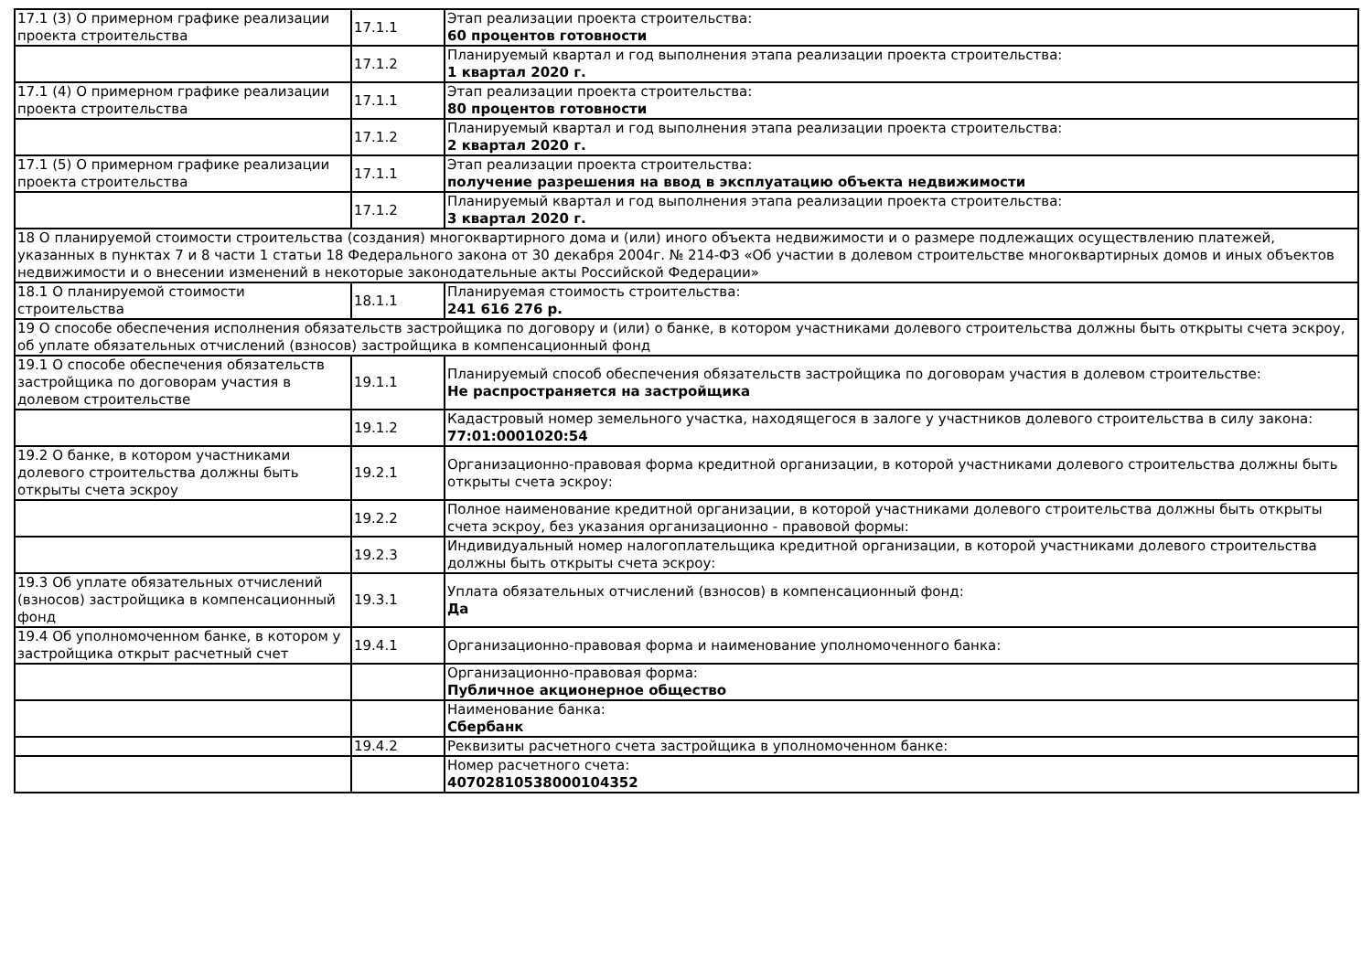| 17.1 (3) О примерном графике реализации проекта строительства | 17.1.1 | Этап реализации проекта строительства: 60 процентов готовности |
| | 17.1.2 | Планируемый квартал и год выполнения этапа реализации проекта строительства: 1 квартал 2020 г. |
| 17.1 (4) О примерном графике реализации проекта строительства | 17.1.1 | Этап реализации проекта строительства: 80 процентов готовности |
| | 17.1.2 | Планируемый квартал и год выполнения этапа реализации проекта строительства: 2 квартал 2020 г. |
| 17.1 (5) О примерном графике реализации проекта строительства | 17.1.1 | Этап реализации проекта строительства: получение разрешения на ввод в эксплуатацию объекта недвижимости |
| | 17.1.2 | Планируемый квартал и год выполнения этапа реализации проекта строительства: 3 квартал 2020 г. |
| 18 О планируемой стоимости строительства (создания) многоквартирного дома и (или) иного объекта недвижимости и о размере подлежащих осуществлению платежей, указанных в пунктах 7 и 8 части 1 статьи 18 Федерального закона от 30 декабря 2004г. № 214-ФЗ «Об участии в долевом строительстве многоквартирных домов и иных объектов недвижимости и о внесении изменений в некоторые законодательные акты Российской Федерации» | | |
| 18.1 О планируемой стоимости строительства | 18.1.1 | Планируемая стоимость строительства: 241 616 276 р. |
| 19 О способе обеспечения исполнения обязательств застройщика по договору и (или) о банке, в котором участниками долевого строительства должны быть открыты счета эскроу, об уплате обязательных отчислений (взносов) застройщика в компенсационный фонд | | |
| 19.1 О способе обеспечения обязательств застройщика по договорам участия в долевом строительстве | 19.1.1 | Планируемый способ обеспечения обязательств застройщика по договорам участия в долевом строительстве: Не распространяется на застройщика |
| | 19.1.2 | Кадастровый номер земельного участка, находящегося в залоге у участников долевого строительства в силу закона: 77:01:0001020:54 |
| 19.2 О банке, в котором участниками долевого строительства должны быть открыты счета эскроу | 19.2.1 | Организационно-правовая форма кредитной организации, в которой участниками долевого строительства должны быть открыты счета эскроу: |
| | 19.2.2 | Полное наименование кредитной организации, в которой участниками долевого строительства должны быть открыты счета эскроу, без указания организационно - правовой формы: |
| | 19.2.3 | Индивидуальный номер налогоплательщика кредитной организации, в которой участниками долевого строительства должны быть открыты счета эскроу: |
| 19.3 Об уплате обязательных отчислений (взносов) застройщика в компенсационный фонд | 19.3.1 | Уплата обязательных отчислений (взносов) в компенсационный фонд: Да |
| 19.4 Об уполномоченном банке, в котором у застройщика открыт расчетный счет | 19.4.1 | Организационно-правовая форма и наименование уполномоченного банка: |
| | | Организационно-правовая форма: Публичное акционерное общество |
| | | Наименование банка: Сбербанк |
| | 19.4.2 | Реквизиты расчетного счета застройщика в уполномоченном банке: |
| | | Номер расчетного счета: 40702810538000104352 |